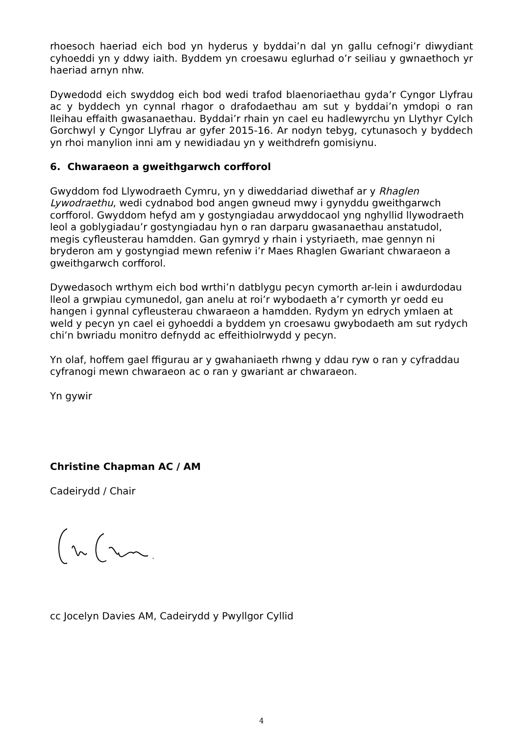rhoesoch haeriad eich bod yn hyderus y byddai’n dal yn gallu cefnogi’r diwydiant cyhoeddi yn y ddwy iaith. Byddem yn croesawu eglurhad o’r seiliau y gwnaethoch yr haeriad arnyn nhw.
Dywedodd eich swyddog eich bod wedi trafod blaenoriaethau gyda’r Cyngor Llyfrau ac y byddech yn cynnal rhagor o drafodaethau am sut y byddai’n ymdopi o ran lleihau effaith gwasanaethau. Byddai’r rhain yn cael eu hadlewyrchu yn Llythyr Cylch Gorchwyl y Cyngor Llyfrau ar gyfer 2015-16. Ar nodyn tebyg, cytunasoch y byddech yn rhoi manylion inni am y newidiadau yn y weithdrefn gomisiynu.
6. Chwaraeon a gweithgarwch corfforol
Gwyddom fod Llywodraeth Cymru, yn y diweddariad diwethaf ar y Rhaglen Lywodraethu, wedi cydnabod bod angen gwneud mwy i gynyddu gweithgarwch corfforol. Gwyddom hefyd am y gostyngiadau arwyddocaol yng nghyllid llywodraeth leol a goblygiadau’r gostyngiadau hyn o ran darparu gwasanaethau anstatudol, megis cyfleusterau hamdden. Gan gymryd y rhain i ystyriaeth, mae gennyn ni bryderon am y gostyngiad mewn refeniw i’r Maes Rhaglen Gwariant chwaraeon a gweithgarwch corfforol.
Dywedasoch wrthym eich bod wrthi’n datblygu pecyn cymorth ar-lein i awdurdodau lleol a grwpiau cymunedol, gan anelu at roi’r wybodaeth a’r cymorth yr oedd eu hangen i gynnal cyfleusterau chwaraeon a hamdden. Rydym yn edrych ymlaen at weld y pecyn yn cael ei gyhoeddi a byddem yn croesawu gwybodaeth am sut rydych chi’n bwriadu monitro defnydd ac effeithiolrwydd y pecyn.
Yn olaf, hoffem gael ffigurau ar y gwahaniaeth rhwng y ddau ryw o ran y cyfraddau cyfranogi mewn chwaraeon ac o ran y gwariant ar chwaraeon.
Yn gywir
Christine Chapman AC / AM
Cadeirydd / Chair
cc Jocelyn Davies AM, Cadeirydd y Pwyllgor Cyllid
4